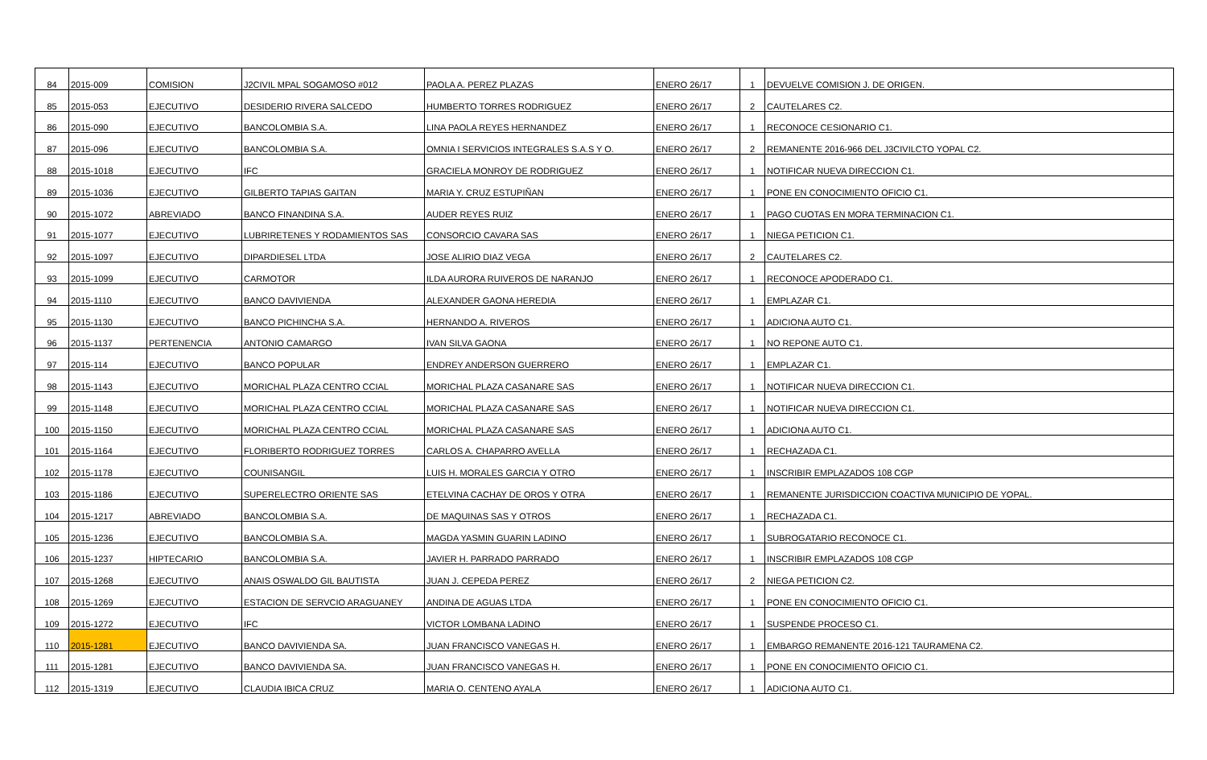| 84 | 2015-009 | COMISION | J2CIVIL MPAL SOGAMOSO #012 | PAOLA A. PEREZ PLAZAS | ENERO 26/17 | 1 | DEVUELVE COMISION J. DE ORIGEN. |
| 85 | 2015-053 | EJECUTIVO | DESIDERIO RIVERA SALCEDO | HUMBERTO TORRES RODRIGUEZ | ENERO 26/17 | 2 | CAUTELARES C2. |
| 86 | 2015-090 | EJECUTIVO | BANCOLOMBIA S.A. | LINA PAOLA REYES HERNANDEZ | ENERO 26/17 | 1 | RECONOCE CESIONARIO C1. |
| 87 | 2015-096 | EJECUTIVO | BANCOLOMBIA S.A. | OMNIA I SERVICIOS INTEGRALES S.A.S Y O. | ENERO 26/17 | 2 | REMANENTE 2016-966 DEL J3CIVILCTO YOPAL C2. |
| 88 | 2015-1018 | EJECUTIVO | IFC | GRACIELA MONROY DE RODRIGUEZ | ENERO 26/17 | 1 | NOTIFICAR NUEVA DIRECCION C1. |
| 89 | 2015-1036 | EJECUTIVO | GILBERTO TAPIAS GAITAN | MARIA Y. CRUZ ESTUPIÑAN | ENERO 26/17 | 1 | PONE EN CONOCIMIENTO OFICIO C1. |
| 90 | 2015-1072 | ABREVIADO | BANCO FINANDINA S.A. | AUDER REYES RUIZ | ENERO 26/17 | 1 | PAGO CUOTAS EN MORA TERMINACION C1. |
| 91 | 2015-1077 | EJECUTIVO | LUBRIRETENES Y RODAMIENTOS SAS | CONSORCIO CAVARA SAS | ENERO 26/17 | 1 | NIEGA PETICION C1. |
| 92 | 2015-1097 | EJECUTIVO | DIPARDIESEL LTDA | JOSE ALIRIO DIAZ VEGA | ENERO 26/17 | 2 | CAUTELARES C2. |
| 93 | 2015-1099 | EJECUTIVO | CARMOTOR | ILDA AURORA RUIVEROS DE NARANJO | ENERO 26/17 | 1 | RECONOCE APODERADO C1. |
| 94 | 2015-1110 | EJECUTIVO | BANCO DAVIVIENDA | ALEXANDER GAONA HEREDIA | ENERO 26/17 | 1 | EMPLAZAR C1. |
| 95 | 2015-1130 | EJECUTIVO | BANCO PICHINCHA S.A. | HERNANDO A. RIVEROS | ENERO 26/17 | 1 | ADICIONA AUTO C1. |
| 96 | 2015-1137 | PERTENENCIA | ANTONIO CAMARGO | IVAN SILVA GAONA | ENERO 26/17 | 1 | NO REPONE AUTO C1. |
| 97 | 2015-114 | EJECUTIVO | BANCO POPULAR | ENDREY ANDERSON GUERRERO | ENERO 26/17 | 1 | EMPLAZAR C1. |
| 98 | 2015-1143 | EJECUTIVO | MORICHAL PLAZA CENTRO CCIAL | MORICHAL PLAZA CASANARE SAS | ENERO 26/17 | 1 | NOTIFICAR NUEVA DIRECCION C1. |
| 99 | 2015-1148 | EJECUTIVO | MORICHAL PLAZA CENTRO CCIAL | MORICHAL PLAZA CASANARE SAS | ENERO 26/17 | 1 | NOTIFICAR NUEVA DIRECCION C1. |
| 100 | 2015-1150 | EJECUTIVO | MORICHAL PLAZA CENTRO CCIAL | MORICHAL PLAZA CASANARE SAS | ENERO 26/17 | 1 | ADICIONA AUTO C1. |
| 101 | 2015-1164 | EJECUTIVO | FLORIBERTO RODRIGUEZ TORRES | CARLOS A. CHAPARRO AVELLA | ENERO 26/17 | 1 | RECHAZADA C1. |
| 102 | 2015-1178 | EJECUTIVO | COUNISANGIL | LUIS H. MORALES GARCIA Y OTRO | ENERO 26/17 | 1 | INSCRIBIR EMPLAZADOS 108 CGP |
| 103 | 2015-1186 | EJECUTIVO | SUPERELECTRO ORIENTE SAS | ETELVINA CACHAY DE OROS Y OTRA | ENERO 26/17 | 1 | REMANENTE JURISDICCION COACTIVA MUNICIPIO DE YOPAL. |
| 104 | 2015-1217 | ABREVIADO | BANCOLOMBIA S.A. | DE MAQUINAS SAS Y OTROS | ENERO 26/17 | 1 | RECHAZADA C1. |
| 105 | 2015-1236 | EJECUTIVO | BANCOLOMBIA S.A. | MAGDA YASMIN GUARIN LADINO | ENERO 26/17 | 1 | SUBROGATARIO RECONOCE C1. |
| 106 | 2015-1237 | HIPTECARIO | BANCOLOMBIA S.A. | JAVIER H. PARRADO PARRADO | ENERO 26/17 | 1 | INSCRIBIR EMPLAZADOS 108 CGP |
| 107 | 2015-1268 | EJECUTIVO | ANAIS OSWALDO GIL BAUTISTA | JUAN J. CEPEDA PEREZ | ENERO 26/17 | 2 | NIEGA PETICION C2. |
| 108 | 2015-1269 | EJECUTIVO | ESTACION DE SERVCIO ARAGUANEY | ANDINA DE AGUAS LTDA | ENERO 26/17 | 1 | PONE EN CONOCIMIENTO OFICIO C1. |
| 109 | 2015-1272 | EJECUTIVO | IFC | VICTOR LOMBANA LADINO | ENERO 26/17 | 1 | SUSPENDE PROCESO C1. |
| 110 | 2015-1281 | EJECUTIVO | BANCO DAVIVIENDA SA. | JUAN FRANCISCO VANEGAS H. | ENERO 26/17 | 1 | EMBARGO REMANENTE 2016-121 TAURAMENA C2. |
| 111 | 2015-1281 | EJECUTIVO | BANCO DAVIVIENDA SA. | JUAN FRANCISCO VANEGAS H. | ENERO 26/17 | 1 | PONE EN CONOCIMIENTO OFICIO C1. |
| 112 | 2015-1319 | EJECUTIVO | CLAUDIA IBICA CRUZ | MARIA O. CENTENO AYALA | ENERO 26/17 | 1 | ADICIONA AUTO C1. |